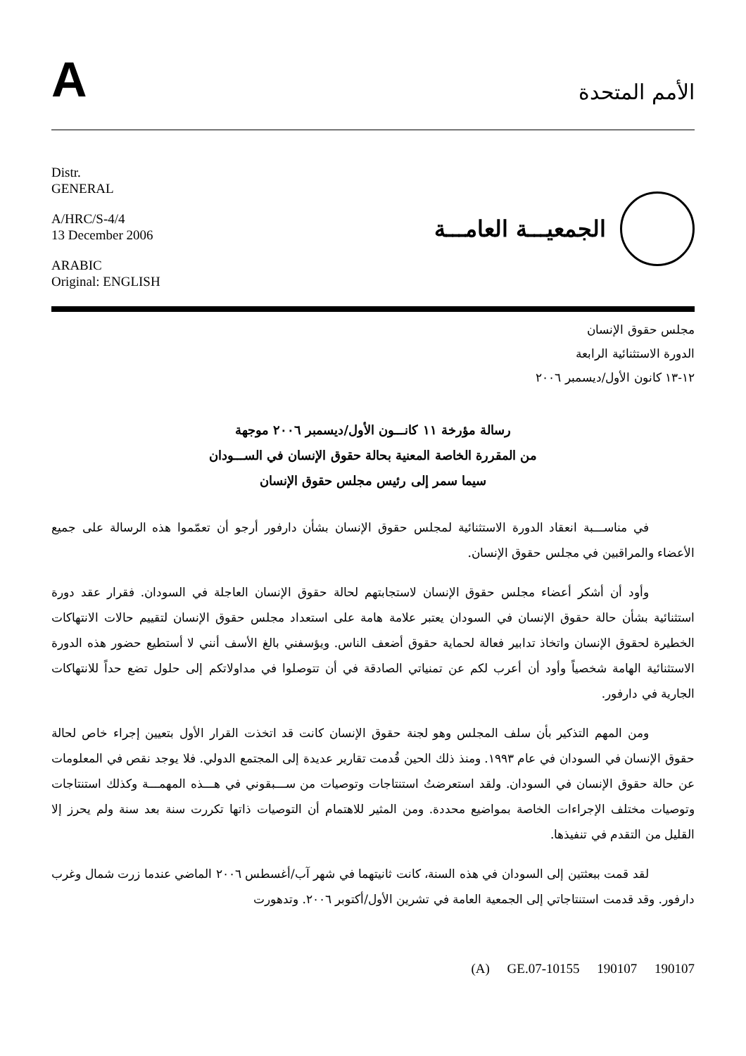A
الأمم المتحدة
Distr.
GENERAL
A/HRC/S-4/4
13 December 2006
ARABIC
Original: ENGLISH
الجمعيـــة العامـــة
مجلس حقوق الإنسان
الدورة الاستثنائية الرابعة
١٢-١٣ كانون الأول/ديسمبر ٢٠٠٦
رسالة مؤرخة ١١ كانـــون الأول/ديسمبر ٢٠٠٦ موجهة
من المقررة الخاصة المعنية بحالة حقوق الإنسان في الســـودان
سيما سمر إلى رئيس مجلس حقوق الإنسان
في مناســـبة انعقاد الدورة الاستثنائية لمجلس حقوق الإنسان بشأن دارفور أرجو أن تعمّموا هذه الرسالة على جميع الأعضاء والمراقبين في مجلس حقوق الإنسان.
وأود أن أشكر أعضاء مجلس حقوق الإنسان لاستجابتهم لحالة حقوق الإنسان العاجلة في السودان. فقرار عقد دورة استثنائية بشأن حالة حقوق الإنسان في السودان يعتبر علامة هامة على استعداد مجلس حقوق الإنسان لتقييم حالات الانتهاكات الخطيرة لحقوق الإنسان واتخاذ تدابير فعالة لحماية حقوق أضعف الناس. ويؤسفني بالغ الأسف أنني لا أستطيع حضور هذه الدورة الاستثنائية الهامة شخصياً وأود أن أعرب لكم عن تمنياتي الصادقة في أن تتوصلوا في مداولاتكم إلى حلول تضع حداً للانتهاكات الجارية في دارفور.
ومن المهم التذكير بأن سلف المجلس وهو لجنة حقوق الإنسان كانت قد اتخذت القرار الأول بتعيين إجراء خاص لحالة حقوق الإنسان في السودان في عام ١٩٩٣. ومنذ ذلك الحين قُدمت تقارير عديدة إلى المجتمع الدولي. فلا يوجد نقص في المعلومات عن حالة حقوق الإنسان في السودان. ولقد استعرضتُ استنتاجات وتوصيات من ســـبقوني في هـــذه المهمـــة وكذلك استنتاجات وتوصيات مختلف الإجراءات الخاصة بمواضيع محددة. ومن المثير للاهتمام أن التوصيات ذاتها تكررت سنة بعد سنة ولم يحرز إلا القليل من التقدم في تنفيذها.
لقد قمت ببعثتين إلى السودان في هذه السنة، كانت ثانيتهما في شهر آب/أغسطس ٢٠٠٦ الماضي عندما زرت شمال وغرب دارفور. وقد قدمت استنتاجاتي إلى الجمعية العامة في تشرين الأول/أكتوبر ٢٠٠٦. وتدهورت
(A) GE.07-10155 190107 190107